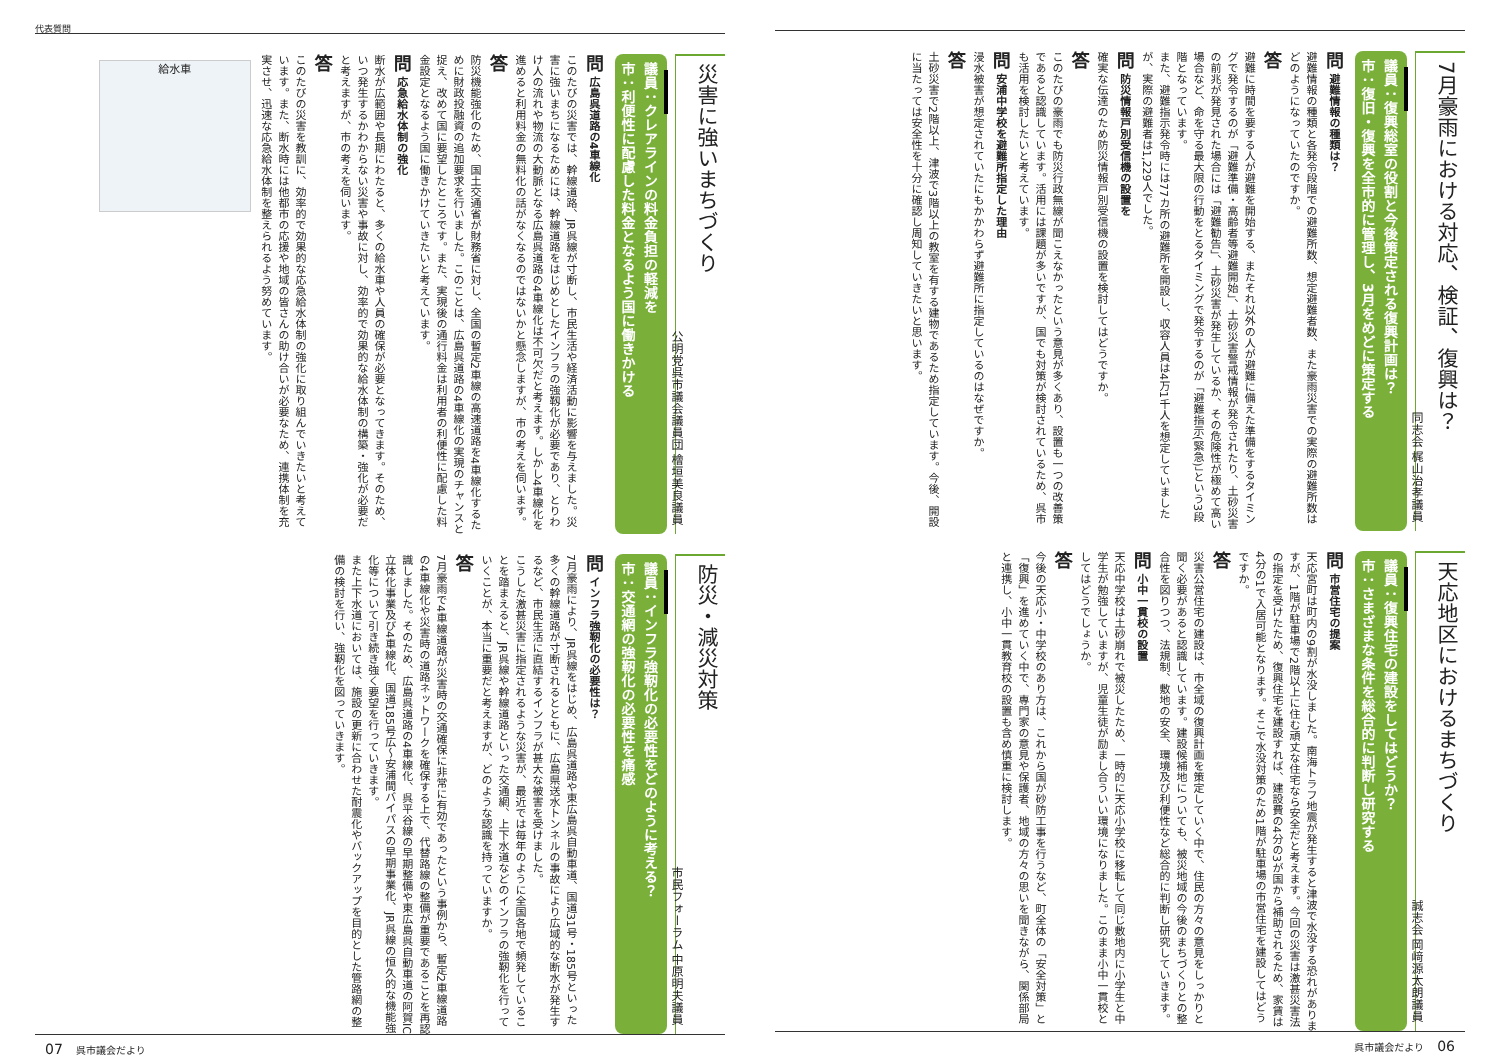7月豪雨における対応、検証、復興は？
同志会 梶山治孝議員
議員：復興総室の役割と今後策定される復興計画は？
市：復旧・復興を全市的に管理し、3月をめどに策定する
問 避難情報の種類は？
避難情報の種類と各発令段階での避難所数、想定避難者数、また豪雨災害での実際の避難所数はどのようになっていたのですか。
答
避難に時間を要する人が避難を開始する、またそれ以外の人が避難に備えた準備をするタイミングで発令するのが「避難準備・高齢者等避難開始」、土砂災害警戒情報が発令されたり、土砂災害の前兆が発見された場合には「避難勧告」、土砂災害が発生しているか、その危険性が極めて高い場合など、命を守る最大限の行動をとるタイミングで発令するのが「避難指示(緊急)」という3段階となっています。
また、避難指示発令時には77カ所の避難所を開設し、収容人員は4万1千人を想定していましたが、実際の避難者は1,229人でした。
問 防災情報戸別受信機の設置を
確実な伝達のため防災情報戸別受信機の設置を検討してはどうですか。
答
このたびの豪雨でも防災行政無線が聞こえなかったという意見が多くあり、設置も一つの改善策であると認識しています。活用には課題が多いですが、国でも対策が検討されているため、呉市も活用を検討したいと考えています。
問 安浦中学校を避難所指定した理由
浸水被害が想定されていたにもかかわらず避難所に指定しているのはなぜですか。
答
土砂災害で2階以上、津波で3階以上の教室を有する建物であるため指定しています。今後、開設に当たっては安全性を十分に確認し周知していきたいと思います。
天応地区におけるまちづくり
誠志会 岡﨑源太朗議員
議員：復興住宅の建設をしてはどうか？
市：さまざまな条件を総合的に判断し研究する
問 市営住宅の提案
天応宮町は町内の9割が水没しました。南海トラフ地震が発生すると津波で水没する恐れがありますが、1階が駐車場で2階以上に住む頑丈な住宅なら安全だと考えます。今回の災害は激甚災害法の指定を受けたため、復興住宅を建設すれば、建設費の4分の3が国から補助されるため、家賃は4分の1で入居可能となります。そこで水没対策のため1階が駐車場の市営住宅を建設してはどうですか。
答
災害公営住宅の建設は、市全域の復興計画を策定していく中で、住民の方々の意見をしっかりと聞く必要があると認識しています。建設候補地についても、被災地域の今後のまちづくりとの整合性を図りつつ、法規制、敷地の安全、環境及び利便性など総合的に判断し研究していきます。
問 小中一貫校の設置
天応中学校は土砂崩れで被災したため、一時的に天応小学校に移転して同じ敷地内に小学生と中学生が勉強していますが、児童生徒が励まし合ういい環境になりました。このまま小中一貫校としてはどうでしょうか。
答
今後の天応小・中学校のあり方は、これから国が砂防工事を行うなど、町全体の「安全対策」と「復興」を進めていく中で、専門家の意見や保護者、地域の方々の思いを聞きながら、関係部局と連携し、小中一貫教育校の設置も含め慎重に検討します。
呉市議会だより 06
代表質問
災害に強いまちづくり
公明党呉市議会議員団 檜垣美良議員
議員：クレアラインの料金負担の軽減を
市：利便性に配慮した料金となるよう国に働きかける
問 広島呉道路の4車線化
このたびの災害では、幹線道路、JR呉線が寸断し、市民生活や経済活動に影響を与えました。災害に強いまちになるためには、幹線道路をはじめとしたインフラの強靱化が必要であり、とりわけ人の流れや物流の大動脈となる広島呉道路の4車線化は不可欠だと考えます。しかし4車線化を進めると利用料金の無料化の話がなくなるのではないかと懸念しますが、市の考えを伺います。
答
防災機能強化のため、国土交通省が財務省に対し、全国の暫定2車線の高速道路を4車線化するために財政投融資の追加要求を行いました。このことは、広島呉道路の4車線化の実現のチャンスと捉え、改めて国に要望したところです。また、実現後の通行料金は利用者の利便性に配慮した料金設定となるよう国に働きかけていきたいと考えています。
問 応急給水体制の強化
断水が広範囲や長期にわたると、多くの給水車や人員の確保が必要となってきます。そのため、いつ発生するかわからない災害や事故に対し、効率的で効果的な給水体制の構築・強化が必要だと考えますが、市の考えを伺います。
答
このたびの災害を教訓に、効率的で効果的な応急給水体制の強化に取り組んでいきたいと考えています。また、断水時には他都市の応援や地域の皆さんの助け合いが必要なため、連携体制を充実させ、迅速な応急給水体制を整えられるよう努めています。
給水車
防災・減災対策
市民フォーラム 中原明夫議員
議員：インフラ強靭化の必要性をどのように考える？
市：交通網の強靭化の必要性を痛感
問 インフラ強靭化の必要性は？
7月豪雨により、JR呉線をはじめ、広島呉道路や東広島呉自動車道、国道31号・185号といった多くの幹線道路が寸断されるとともに、広島県送水トンネルの事故により広域的な断水が発生するなど、市民生活に直結するインフラが甚大な被害を受けました。
こうした激甚災害に指定されるような災害が、最近では毎年のように全国各地で頻発していることを踏まえると、JR呉線や幹線道路といった交通網、上下水道などのインフラの強靭化を行っていくことが、本当に重要だと考えますが、どのような認識を持っていますか。
答
7月豪雨で4車線道路が災害時の交通確保に非常に有効であったという事例から、暫定2車線道路の4車線化や災害時の道路ネットワークを確保する上で、代替路線の整備が重要であることを再認識しました。そのため、広島呉道路の4車線化、呉平谷線の早期整備や東広島呉自動車道の阿賀IC立体化事業及び4車線化、国道185号広～安浦間バイパスの早期事業化、JR呉線の恒久的な機能強化等について引き続き強く要望を行っていきます。
また上下水道においては、施設の更新に合わせた耐震化やバックアップを目的とした管路網の整備の検討を行い、強靭化を図っていきます。
07 呉市議会だより